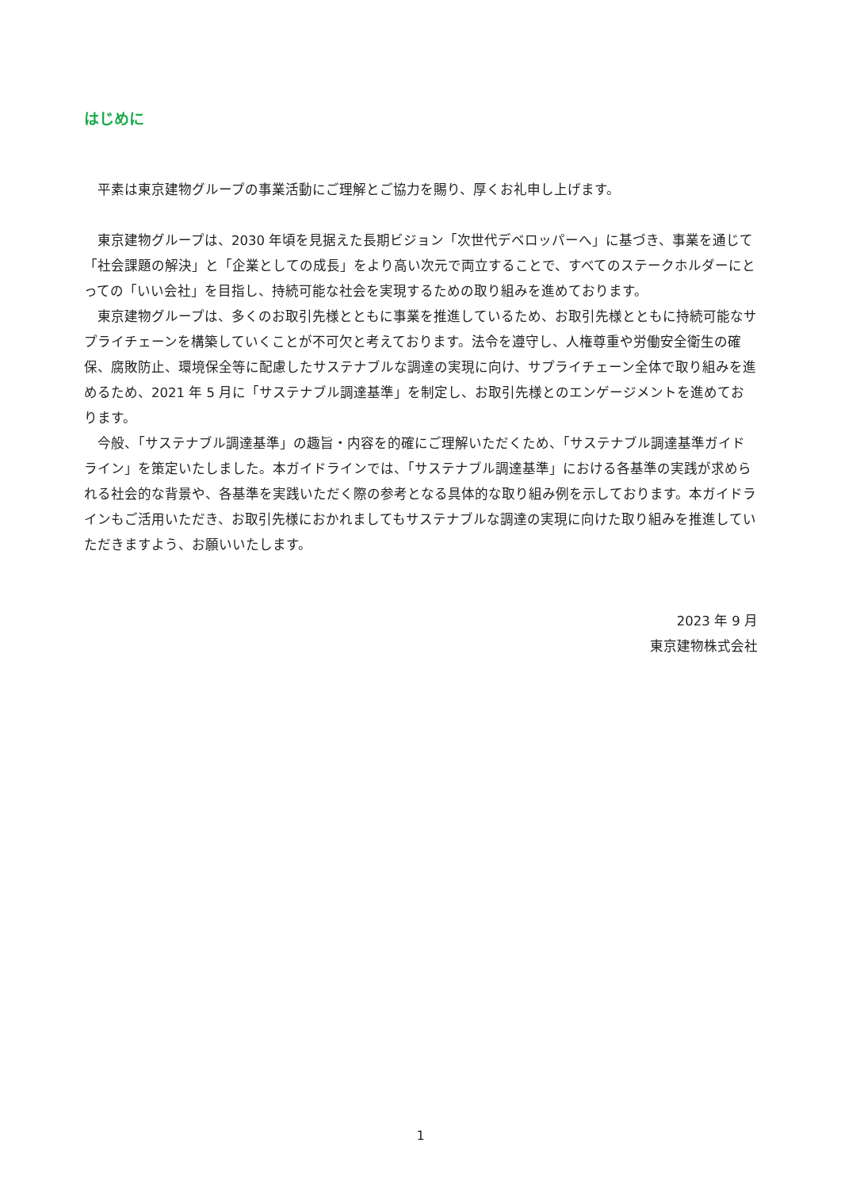はじめに
　平素は東京建物グループの事業活動にご理解とご協力を賜り、厚くお礼申し上げます。
　東京建物グループは、2030 年頃を見据えた長期ビジョン「次世代デベロッパーへ」に基づき、事業を通じて「社会課題の解決」と「企業としての成長」をより高い次元で両立することで、すべてのステークホルダーにとっての「いい会社」を目指し、持続可能な社会を実現するための取り組みを進めております。
　東京建物グループは、多くのお取引先様とともに事業を推進しているため、お取引先様とともに持続可能なサプライチェーンを構築していくことが不可欠と考えております。法令を遵守し、人権尊重や労働安全衛生の確保、腐敗防止、環境保全等に配慮したサステナブルな調達の実現に向け、サプライチェーン全体で取り組みを進めるため、2021 年 5 月に「サステナブル調達基準」を制定し、お取引先様とのエンゲージメントを進めております。
　今般、「サステナブル調達基準」の趣旨・内容を的確にご理解いただくため、「サステナブル調達基準ガイドライン」を策定いたしました。本ガイドラインでは、「サステナブル調達基準」における各基準の実践が求められる社会的な背景や、各基準を実践いただく際の参考となる具体的な取り組み例を示しております。本ガイドラインもご活用いただき、お取引先様におかれましてもサステナブルな調達の実現に向けた取り組みを推進していただきますよう、お願いいたします。
2023 年 9 月
東京建物株式会社
1